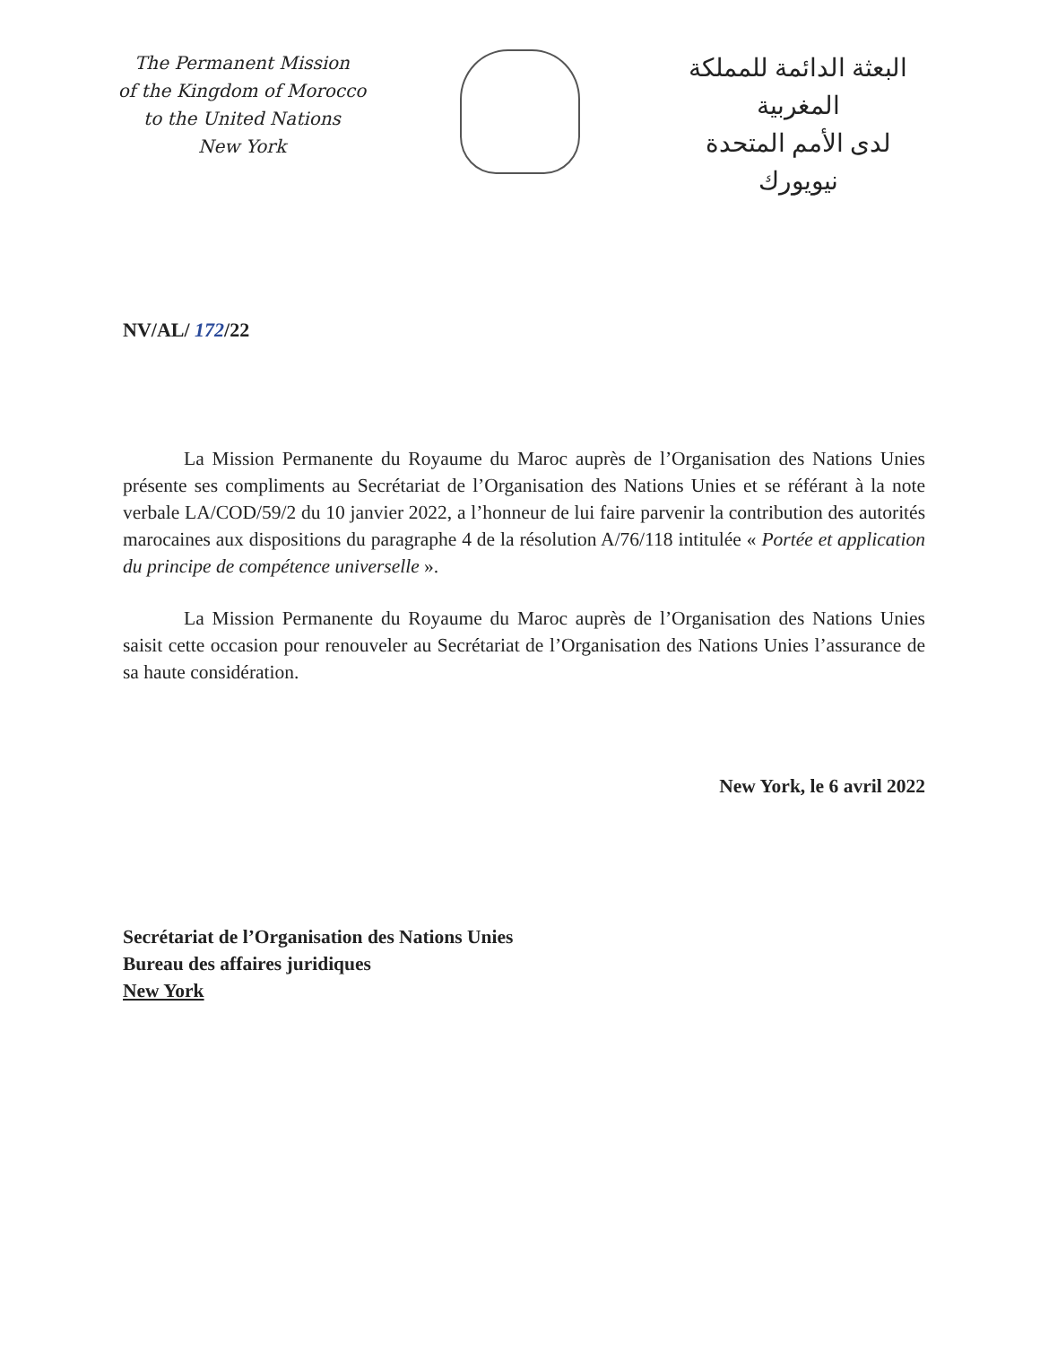The Permanent Mission
of the Kingdom of Morocco
to the United Nations
New York
البعثة الدائمة للمملكة المغربية
لدى الأمم المتحدة
نيويورك
NV/AL/ 172/22
La Mission Permanente du Royaume du Maroc auprès de l’Organisation des Nations Unies présente ses compliments au Secrétariat de l’Organisation des Nations Unies et se référant à la note verbale LA/COD/59/2 du 10 janvier 2022, a l’honneur de lui faire parvenir la contribution des autorités marocaines aux dispositions du paragraphe 4 de la résolution A/76/118 intitulée « Portée et application du principe de compétence universelle ».
La Mission Permanente du Royaume du Maroc auprès de l’Organisation des Nations Unies saisit cette occasion pour renouveler au Secrétariat de l’Organisation des Nations Unies l’assurance de sa haute considération.
New York, le 6 avril 2022
Secrétariat de l’Organisation des Nations Unies
Bureau des affaires juridiques
New York